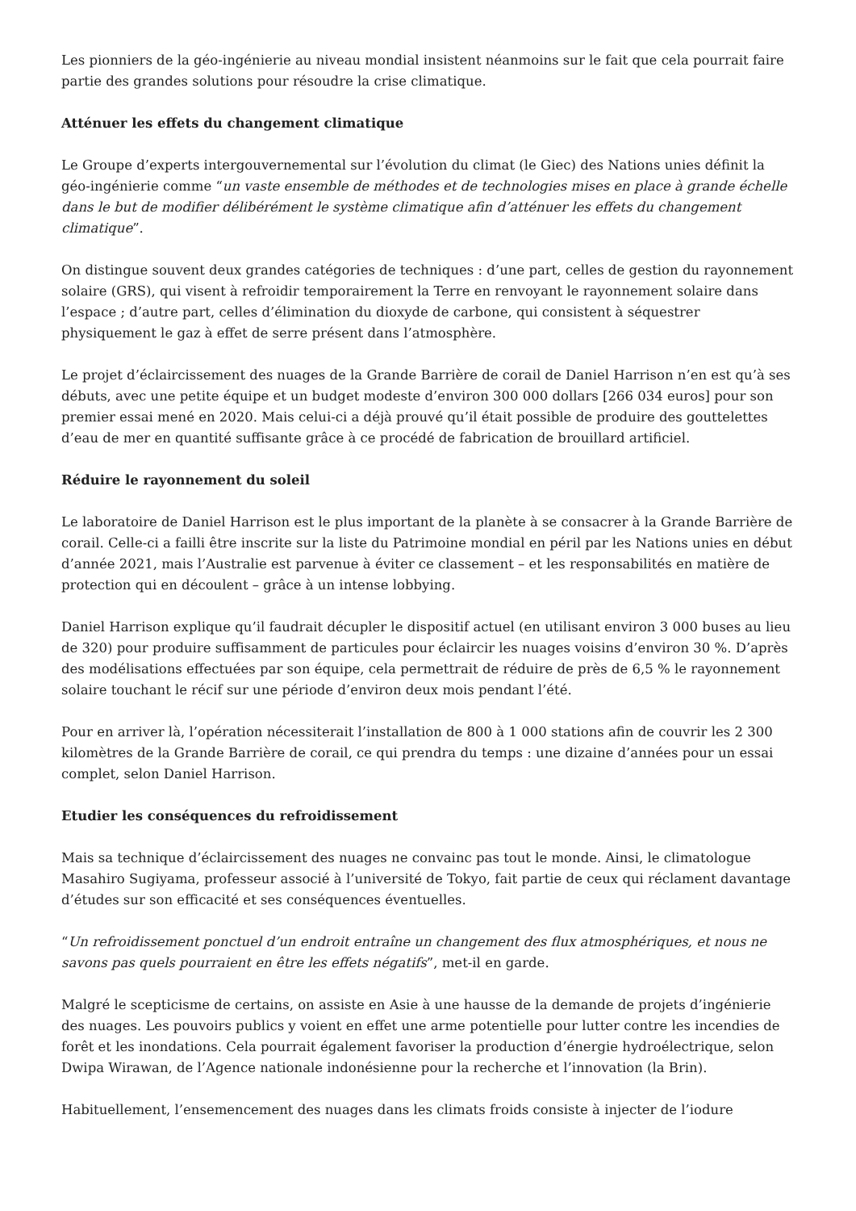Les pionniers de la géo-ingénierie au niveau mondial insistent néanmoins sur le fait que cela pourrait faire partie des grandes solutions pour résoudre la crise climatique.
Atténuer les effets du changement climatique
Le Groupe d’experts intergouvernemental sur l’évolution du climat (le Giec) des Nations unies définit la géo-ingénierie comme “un vaste ensemble de méthodes et de technologies mises en place à grande échelle dans le but de modifier délibérément le système climatique afin d’atténuer les effets du changement climatique”.
On distingue souvent deux grandes catégories de techniques : d’une part, celles de gestion du rayonnement solaire (GRS), qui visent à refroidir temporairement la Terre en renvoyant le rayonnement solaire dans l’espace ; d’autre part, celles d’élimination du dioxyde de carbone, qui consistent à séquestrer physiquement le gaz à effet de serre présent dans l’atmosphère.
Le projet d’éclaircissement des nuages de la Grande Barrière de corail de Daniel Harrison n’en est qu’à ses débuts, avec une petite équipe et un budget modeste d’environ 300 000 dollars [266 034 euros] pour son premier essai mené en 2020. Mais celui-ci a déjà prouvé qu’il était possible de produire des gouttelettes d’eau de mer en quantité suffisante grâce à ce procédé de fabrication de brouillard artificiel.
Réduire le rayonnement du soleil
Le laboratoire de Daniel Harrison est le plus important de la planète à se consacrer à la Grande Barrière de corail. Celle-ci a failli être inscrite sur la liste du Patrimoine mondial en péril par les Nations unies en début d’année 2021, mais l’Australie est parvenue à éviter ce classement – et les responsabilités en matière de protection qui en découlent – grâce à un intense lobbying.
Daniel Harrison explique qu’il faudrait décupler le dispositif actuel (en utilisant environ 3 000 buses au lieu de 320) pour produire suffisamment de particules pour éclaircir les nuages voisins d’environ 30 %. D’après des modélisations effectuées par son équipe, cela permettrait de réduire de près de 6,5 % le rayonnement solaire touchant le récif sur une période d’environ deux mois pendant l’été.
Pour en arriver là, l’opération nécessiterait l’installation de 800 à 1 000 stations afin de couvrir les 2 300 kilomètres de la Grande Barrière de corail, ce qui prendra du temps : une dizaine d’années pour un essai complet, selon Daniel Harrison.
Etudier les conséquences du refroidissement
Mais sa technique d’éclaircissement des nuages ne convainc pas tout le monde. Ainsi, le climatologue Masahiro Sugiyama, professeur associé à l’université de Tokyo, fait partie de ceux qui réclament davantage d’études sur son efficacité et ses conséquences éventuelles.
“Un refroidissement ponctuel d’un endroit entraîne un changement des flux atmosphériques, et nous ne savons pas quels pourraient en être les effets négatifs”, met-il en garde.
Malgré le scepticisme de certains, on assiste en Asie à une hausse de la demande de projets d’ingénierie des nuages. Les pouvoirs publics y voient en effet une arme potentielle pour lutter contre les incendies de forêt et les inondations. Cela pourrait également favoriser la production d’énergie hydroélectrique, selon Dwipa Wirawan, de l’Agence nationale indonésienne pour la recherche et l’innovation (la Brin).
Habituellement, l’ensemencement des nuages dans les climats froids consiste à injecter de l’iodure